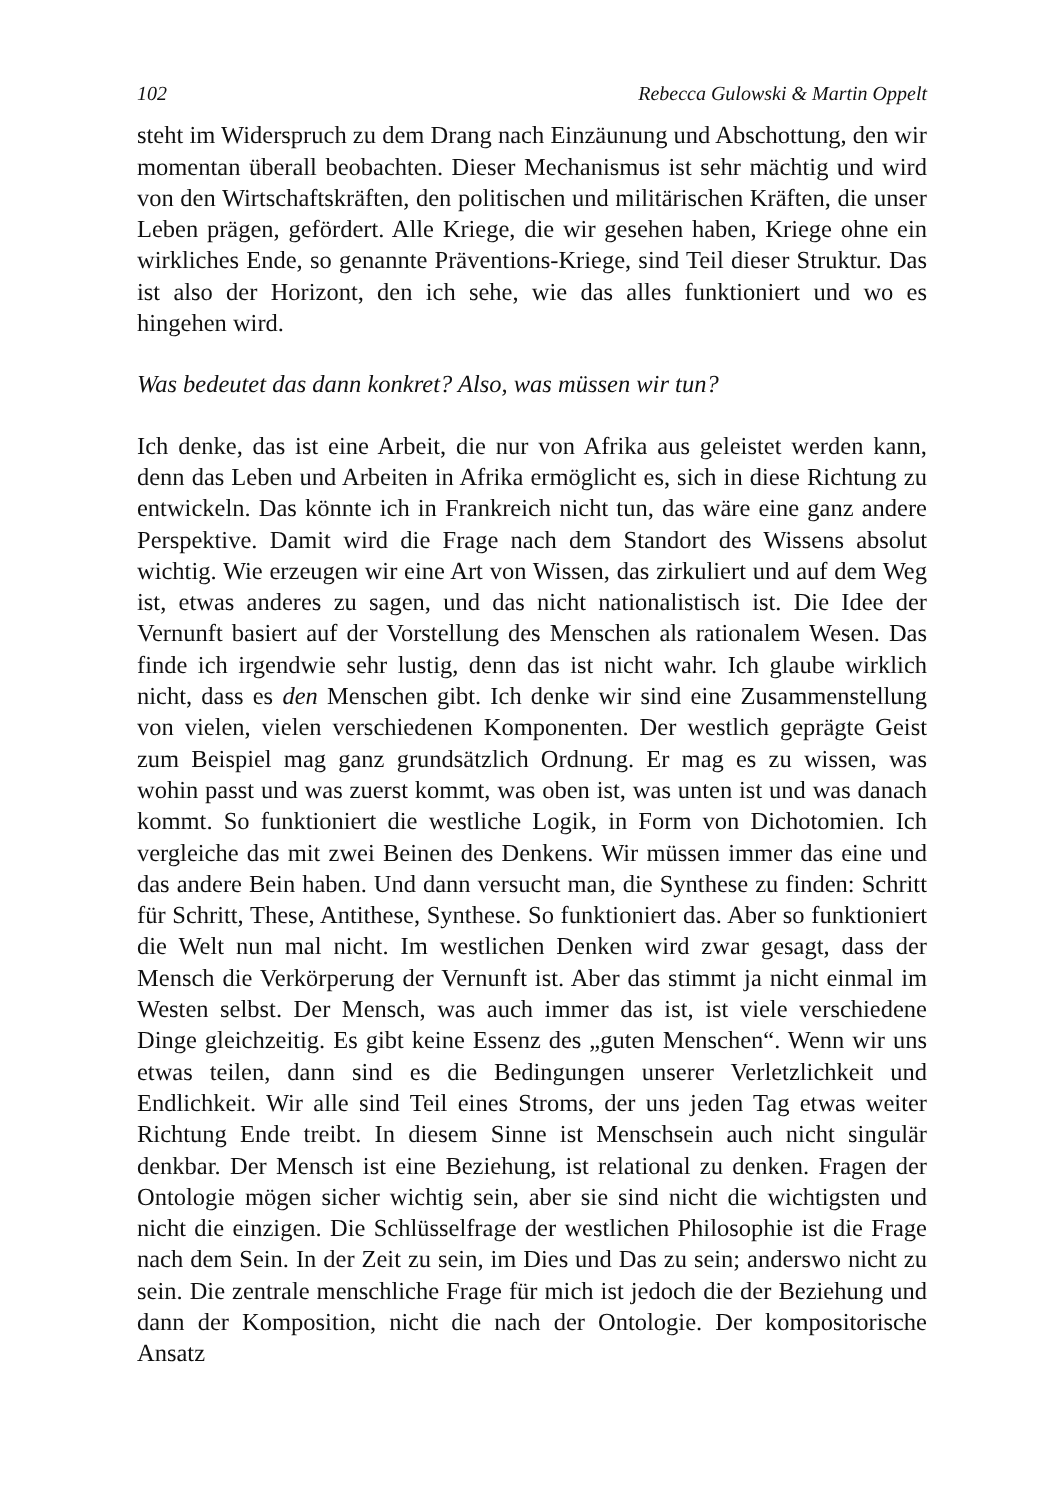102 Rebecca Gulowski & Martin Oppelt
steht im Widerspruch zu dem Drang nach Einzäunung und Abschottung, den wir momentan überall beobachten. Dieser Mechanismus ist sehr mächtig und wird von den Wirtschaftskräften, den politischen und militärischen Kräften, die unser Leben prägen, gefördert. Alle Kriege, die wir gesehen haben, Kriege ohne ein wirkliches Ende, so genannte Präventions-Kriege, sind Teil dieser Struktur. Das ist also der Horizont, den ich sehe, wie das alles funktioniert und wo es hingehen wird.
Was bedeutet das dann konkret? Also, was müssen wir tun?
Ich denke, das ist eine Arbeit, die nur von Afrika aus geleistet werden kann, denn das Leben und Arbeiten in Afrika ermöglicht es, sich in diese Richtung zu entwickeln. Das könnte ich in Frankreich nicht tun, das wäre eine ganz andere Perspektive. Damit wird die Frage nach dem Standort des Wissens absolut wichtig. Wie erzeugen wir eine Art von Wissen, das zirkuliert und auf dem Weg ist, etwas anderes zu sagen, und das nicht nationalistisch ist. Die Idee der Vernunft basiert auf der Vorstellung des Menschen als rationalem Wesen. Das finde ich irgendwie sehr lustig, denn das ist nicht wahr. Ich glaube wirklich nicht, dass es den Menschen gibt. Ich denke wir sind eine Zusammenstellung von vielen, vielen verschiedenen Komponenten. Der westlich geprägte Geist zum Beispiel mag ganz grundsätzlich Ordnung. Er mag es zu wissen, was wohin passt und was zuerst kommt, was oben ist, was unten ist und was danach kommt. So funktioniert die westliche Logik, in Form von Dichotomien. Ich vergleiche das mit zwei Beinen des Denkens. Wir müssen immer das eine und das andere Bein haben. Und dann versucht man, die Synthese zu finden: Schritt für Schritt, These, Antithese, Synthese. So funktioniert das. Aber so funktioniert die Welt nun mal nicht. Im westlichen Denken wird zwar gesagt, dass der Mensch die Verkörperung der Vernunft ist. Aber das stimmt ja nicht einmal im Westen selbst. Der Mensch, was auch immer das ist, ist viele verschiedene Dinge gleichzeitig. Es gibt keine Essenz des „guten Menschen“. Wenn wir uns etwas teilen, dann sind es die Bedingungen unserer Verletzlichkeit und Endlichkeit. Wir alle sind Teil eines Stroms, der uns jeden Tag etwas weiter Richtung Ende treibt. In diesem Sinne ist Menschsein auch nicht singulär denkbar. Der Mensch ist eine Beziehung, ist relational zu denken. Fragen der Ontologie mögen sicher wichtig sein, aber sie sind nicht die wichtigsten und nicht die einzigen. Die Schlüsselfrage der westlichen Philosophie ist die Frage nach dem Sein. In der Zeit zu sein, im Dies und Das zu sein; anderswo nicht zu sein. Die zentrale menschliche Frage für mich ist jedoch die der Beziehung und dann der Komposition, nicht die nach der Ontologie. Der kompositorische Ansatz